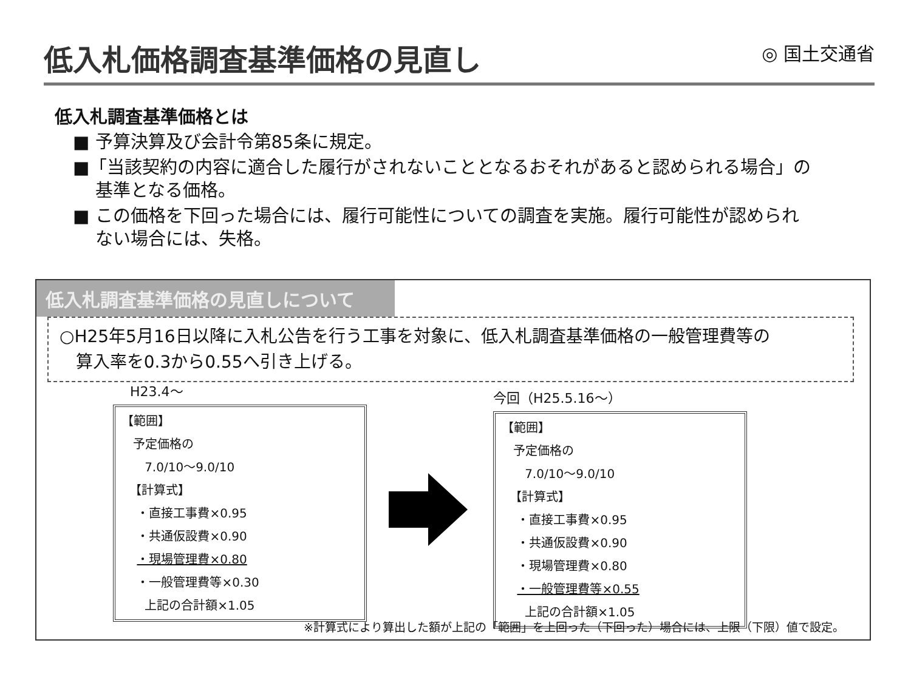低入札価格調査基準価格の見直し
◎ 国土交通省
低入札調査基準価格とは
■ 予算決算及び会計令第85条に規定。
■「当該契約の内容に適合した履行がされないこととなるおそれがあると認められる場合」の
基準となる価格。
■ この価格を下回った場合には、履行可能性についての調査を実施。履行可能性が認められ
ない場合には、失格。
低入札調査基準価格の見直しについて
○H25年5月16日以降に入札公告を行う工事を対象に、低入札調査基準価格の一般管理費等の
算入率を0.3から0.55へ引き上げる。
H23.4～
【範囲】
予定価格の
7.0/10～9.0/10
【計算式】
・直接工事費×0.95
・共通仮設費×0.90
・現場管理費×0.80
・一般管理費等×0.30
上記の合計額×1.05
今回（H25.5.16～）
【範囲】
予定価格の
7.0/10～9.0/10
【計算式】
・直接工事費×0.95
・共通仮設費×0.90
・現場管理費×0.80
・一般管理費等×0.55
上記の合計額×1.05
※計算式により算出した額が上記の「範囲」を上回った（下回った）場合には、上限（下限）値で設定。